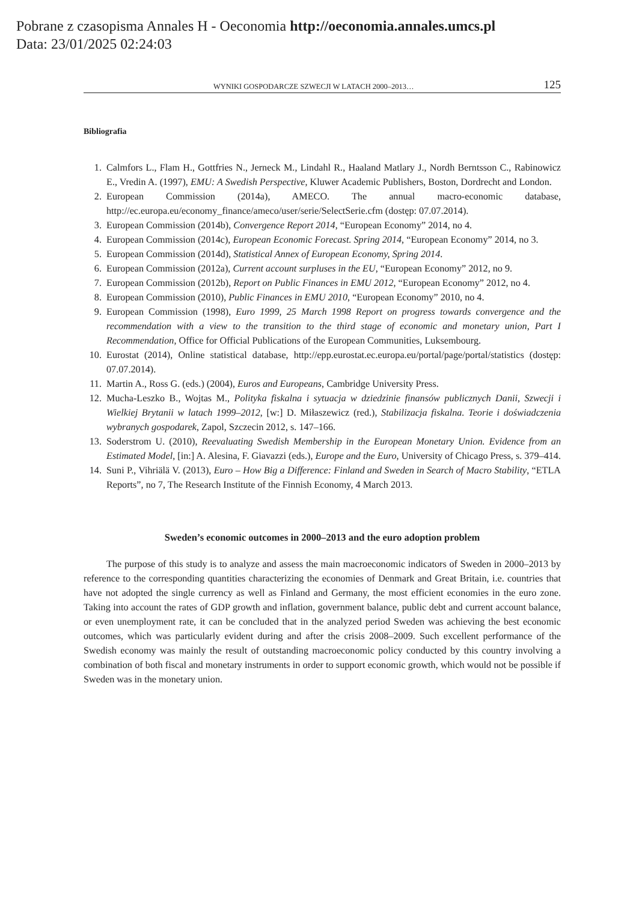Pobrane z czasopisma Annales H - Oeconomia http://oeconomia.annales.umcs.pl
Data: 23/01/2025 02:24:03
WYNIKI GOSPODARCZE SZWECJI W LATACH 2000–2013… 125
Bibliografia
1. Calmfors L., Flam H., Gottfries N., Jerneck M., Lindahl R., Haaland Matlary J., Nordh Berntsson C., Rabinowicz E., Vredin A. (1997), EMU: A Swedish Perspective, Kluwer Academic Publishers, Boston, Dordrecht and London.
2. European Commission (2014a), AMECO. The annual macro-economic database, http://ec.europa.eu/economy_finance/ameco/user/serie/SelectSerie.cfm (dostęp: 07.07.2014).
3. European Commission (2014b), Convergence Report 2014, “European Economy” 2014, no 4.
4. European Commission (2014c), European Economic Forecast. Spring 2014, “European Economy” 2014, no 3.
5. European Commission (2014d), Statistical Annex of European Economy, Spring 2014.
6. European Commission (2012a), Current account surpluses in the EU, “European Economy” 2012, no 9.
7. European Commission (2012b), Report on Public Finances in EMU 2012, “European Economy” 2012, no 4.
8. European Commission (2010), Public Finances in EMU 2010, “European Economy” 2010, no 4.
9. European Commission (1998), Euro 1999, 25 March 1998 Report on progress towards convergence and the recommendation with a view to the transition to the third stage of economic and monetary union, Part I Recommendation, Office for Official Publications of the European Communities, Luksembourg.
10. Eurostat (2014), Online statistical database, http://epp.eurostat.ec.europa.eu/portal/page/portal/statistics (dostęp: 07.07.2014).
11. Martin A., Ross G. (eds.) (2004), Euros and Europeans, Cambridge University Press.
12. Mucha-Leszko B., Wojtas M., Polityka fiskalna i sytuacja w dziedzinie finansów publicznych Danii, Szwecji i Wielkiej Brytanii w latach 1999–2012, [w:] D. Miłaszewicz (red.), Stabilizacja fiskalna. Teorie i doświadczenia wybranych gospodarek, Zapol, Szczecin 2012, s. 147–166.
13. Soderstrom U. (2010), Reevaluating Swedish Membership in the European Monetary Union. Evidence from an Estimated Model, [in:] A. Alesina, F. Giavazzi (eds.), Europe and the Euro, University of Chicago Press, s. 379–414.
14. Suni P., Vihriälä V. (2013), Euro – How Big a Difference: Finland and Sweden in Search of Macro Stability, “ETLA Reports”, no 7, The Research Institute of the Finnish Economy, 4 March 2013.
Sweden’s economic outcomes in 2000–2013 and the euro adoption problem
The purpose of this study is to analyze and assess the main macroeconomic indicators of Sweden in 2000–2013 by reference to the corresponding quantities characterizing the economies of Denmark and Great Britain, i.e. countries that have not adopted the single currency as well as Finland and Germany, the most efficient economies in the euro zone. Taking into account the rates of GDP growth and inflation, government balance, public debt and current account balance, or even unemployment rate, it can be concluded that in the analyzed period Sweden was achieving the best economic outcomes, which was particularly evident during and after the crisis 2008–2009. Such excellent performance of the Swedish economy was mainly the result of outstanding macroeconomic policy conducted by this country involving a combination of both fiscal and monetary instruments in order to support economic growth, which would not be possible if Sweden was in the monetary union.